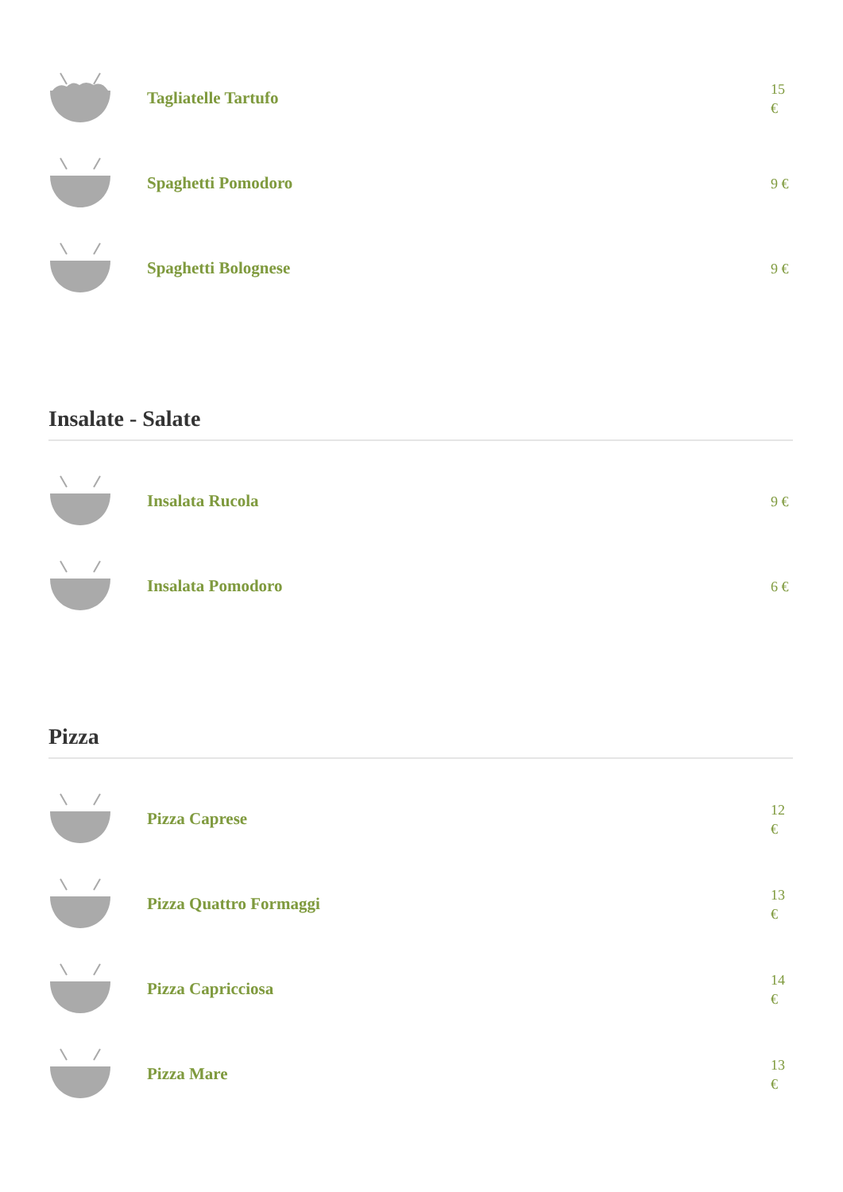Tagliatelle Tartufo
15 €
Spaghetti Pomodoro
9 €
Spaghetti Bolognese
9 €
Insalate - Salate
Insalata Rucola
9 €
Insalata Pomodoro
6 €
Pizza
Pizza Caprese
12 €
Pizza Quattro Formaggi
13 €
Pizza Capricciosa
14 €
Pizza Mare
13 €